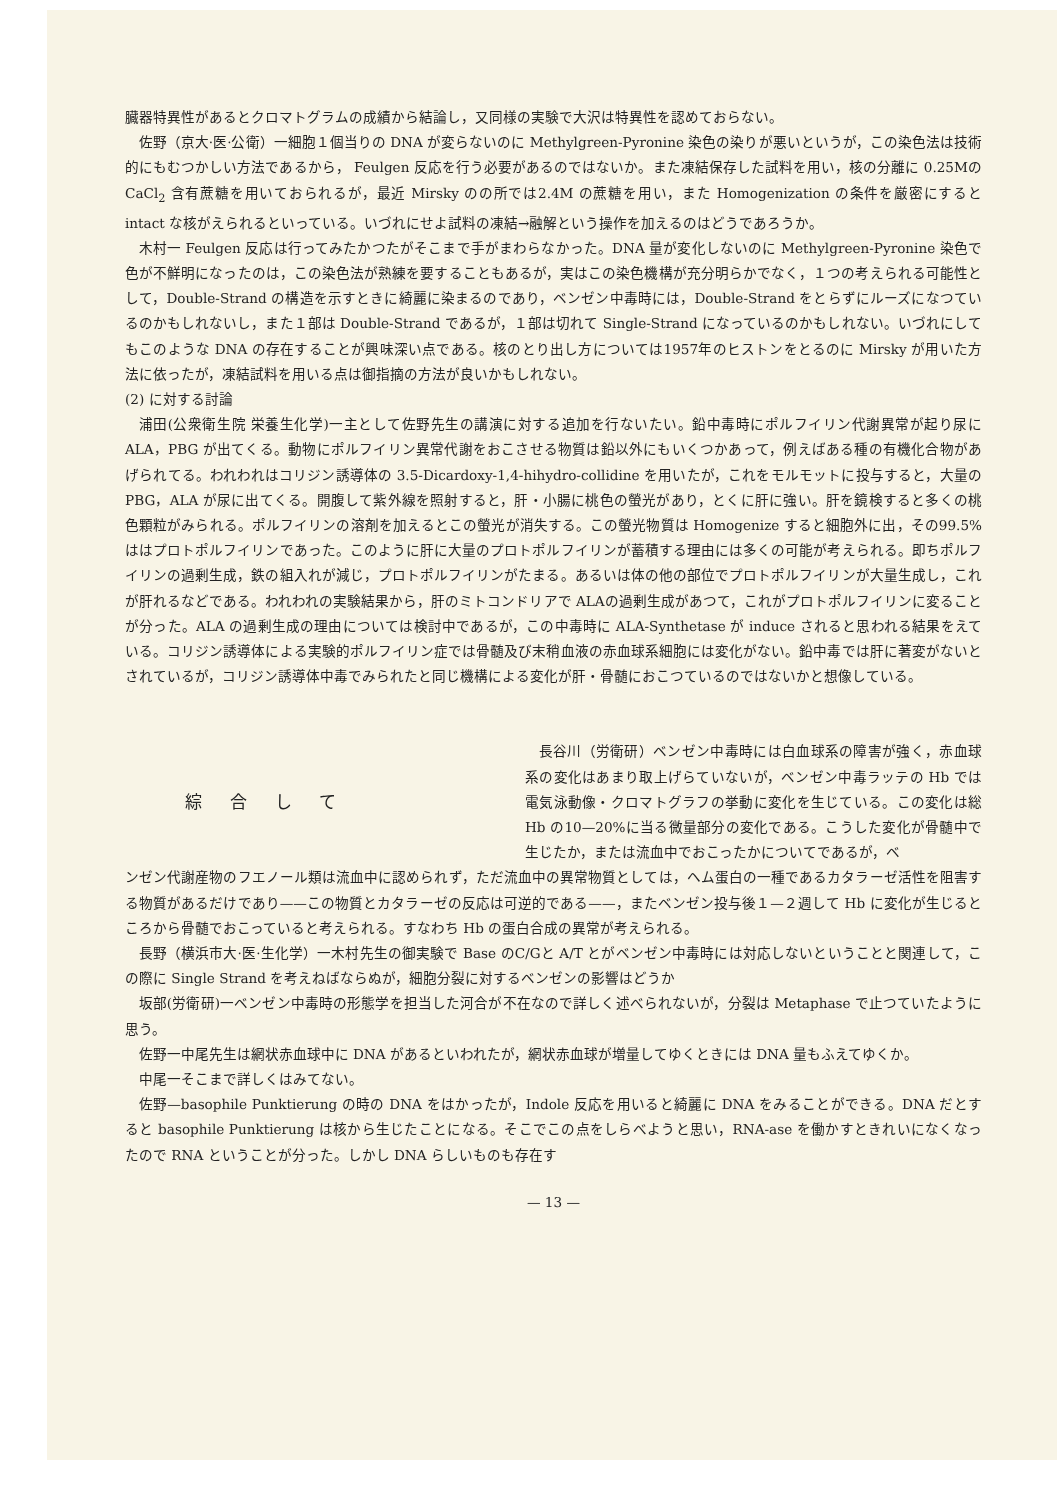臓器特異性があるとクロマトグラムの成績から結論し，又同様の実験で大沢は特異性を認めておらない。
佐野（京大·医·公衛）一細胞１個当りの DNA が変らないのに Methylgreen-Pyronine 染色の染りが悪いというが，この染色法は技術的にもむつかしい方法であるから， Feulgen 反応を行う必要があるのではないか。また凍結保存した試料を用い，核の分離に 0.25MのCaCl<sub>2</sub> 含有蔗糖を用いておられるが，最近 Mirsky のの所では2.4M の蔗糖を用い，また Homogenization の条件を厳密にすると intact な核がえられるといっている。いづれにせよ試料の凍結→融解という操作を加えるのはどうであろうか。
木村一 Feulgen 反応は行ってみたかつたがそこまで手がまわらなかった。DNA 量が変化しないのに Methylgreen-Pyronine 染色で色が不鮮明になったのは，この染色法が熟練を要することもあるが，実はこの染色機構が充分明らかでなく，１つの考えられる可能性として，Double-Strand の構造を示すときに綺麗に染まるのであり，ベンゼン中毒時には，Double-Strand をとらずにルーズになつているのかもしれないし，また１部は Double-Strand であるが，１部は切れて Single-Strand になっているのかもしれない。いづれにしてもこのような DNA の存在することが興味深い点である。核のとり出し方については1957年のヒストンをとるのに Mirsky が用いた方法に依ったが，凍結試料を用いる点は御指摘の方法が良いかもしれない。
(2) に対する討論
浦田(公衆衛生院 栄養生化学)一主として佐野先生の講演に対する追加を行ないたい。鉛中毒時にポルフイリン代謝異常が起り尿に ALA，PBG が出てくる。動物にポルフイリン異常代謝をおこさせる物質は鉛以外にもいくつかあって，例えばある種の有機化合物があげられてる。われわれはコリジン誘導体の 3.5-Dicardoxy-1,4-hihydro-collidine を用いたが，これをモルモットに投与すると，大量の PBG，ALA が尿に出てくる。開腹して紫外線を照射すると，肝・小腸に桃色の螢光があり，とくに肝に強い。肝を鏡検すると多くの桃色顆粒がみられる。ポルフイリンの溶剤を加えるとこの螢光が消失する。この螢光物質は Homogenize すると細胞外に出，その99.5%ははプロトポルフイリンであった。このように肝に大量のプロトポルフイリンが蓄積する理由には多くの可能が考えられる。即ちポルフイリンの過剰生成，鉄の組入れが減じ，プロトポルフイリンがたまる。あるいは体の他の部位でプロトポルフイリンが大量生成し，これが肝れるなどである。われわれの実験結果から，肝のミトコンドリアで ALAの過剰生成があつて，これがプロトポルフイリンに変ることが分った。ALA の過剰生成の理由については検討中であるが，この中毒時に ALA-Synthetase が induce されると思われる結果をえている。コリジン誘導体による実験的ポルフイリン症では骨髄及び末稍血液の赤血球系細胞には変化がない。鉛中毒では肝に著変がないとされているが，コリジン誘導体中毒でみられたと同じ機構による変化が肝・骨髄におこつているのではないかと想像している。
綜合して
長谷川（労衛研）ベンゼン中毒時には白血球系の障害が強く，赤血球系の変化はあまり取上げらていないが，ベンゼン中毒ラッテの Hb では電気泳動像・クロマトグラフの挙動に変化を生じている。この変化は総 Hb の10—20%に当る微量部分の変化である。こうした変化が骨髄中で生じたか，または流血中でおこったかについてであるが，ベ
ンゼン代謝産物のフエノール類は流血中に認められず，ただ流血中の異常物質としては，ヘム蛋白の一種であるカタラーゼ活性を阻害する物質があるだけであり——この物質とカタラーゼの反応は可逆的である——，またベンゼン投与後１—２週して Hb に変化が生じるところから骨髄でおこっていると考えられる。すなわち Hb の蛋白合成の異常が考えられる。
長野（横浜市大·医·生化学）一木村先生の御実験で Base のC/Gと A/T とがベンゼン中毒時には対応しないということと関連して，この際に Single Strand を考えねばならぬが，細胞分裂に対するベンゼンの影響はどうか
坂部(労衛研)一ベンゼン中毒時の形態学を担当した河合が不在なので詳しく述べられないが，分裂は Metaphase で止つていたように思う。
佐野一中尾先生は網状赤血球中に DNA があるといわれたが，網状赤血球が増量してゆくときには DNA 量もふえてゆくか。
中尾一そこまで詳しくはみてない。
佐野—basophile Punktierung の時の DNA をはかったが，Indole 反応を用いると綺麗に DNA をみることができる。DNA だとすると basophile Punktierung は核から生じたことになる。そこでこの点をしらべようと思い，RNA-ase を働かすときれいになくなったので RNA ということが分った。しかし DNA らしいものも存在す
— 13 —